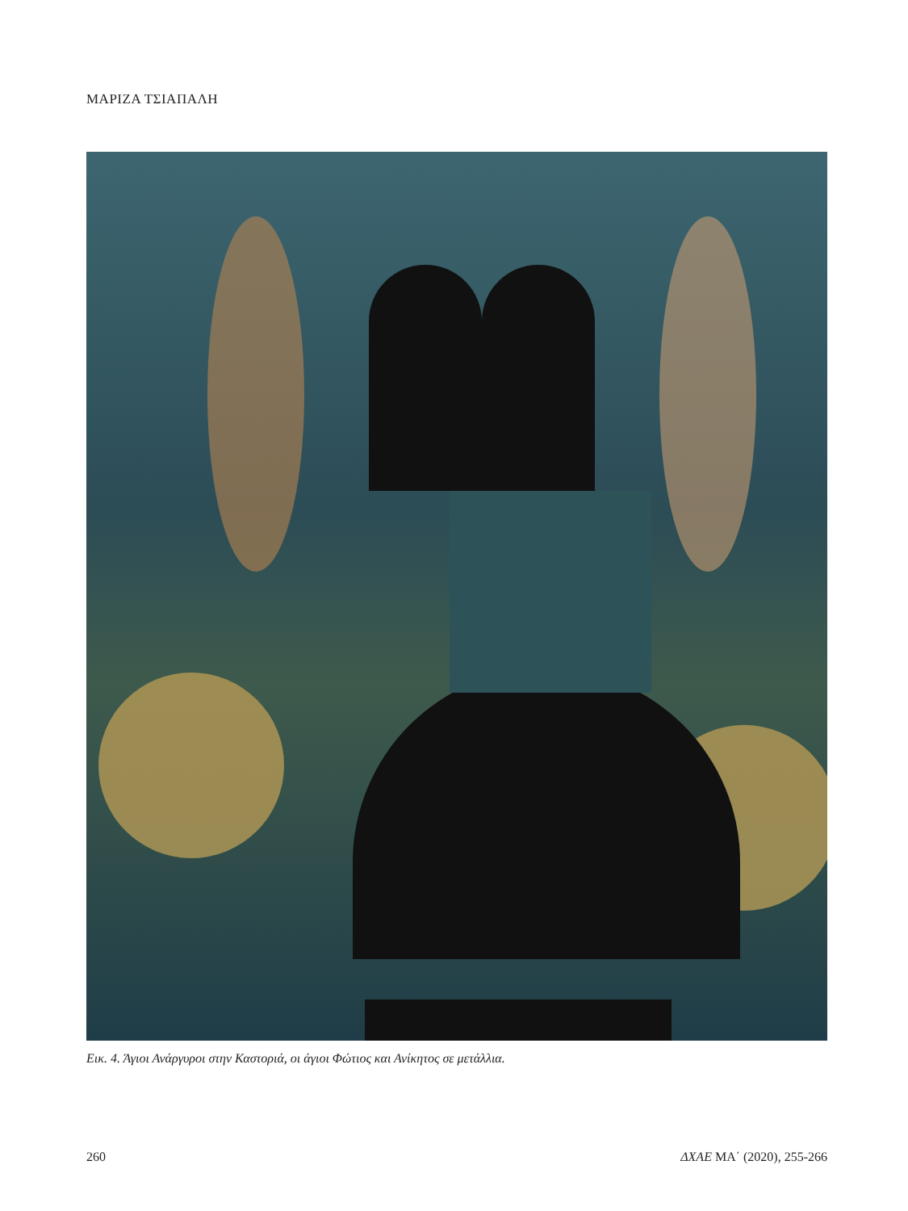ΜΑΡΙΖΑ ΤΣΙΑΠΑΛΗ
Εικ. 4. Άγιοι Ανάργυροι στην Καστοριά, οι άγιοι Φώτιος και Ανίκητος σε μετάλλια.
260 ΔΧΑΕ ΜΑ΄ (2020), 255-266